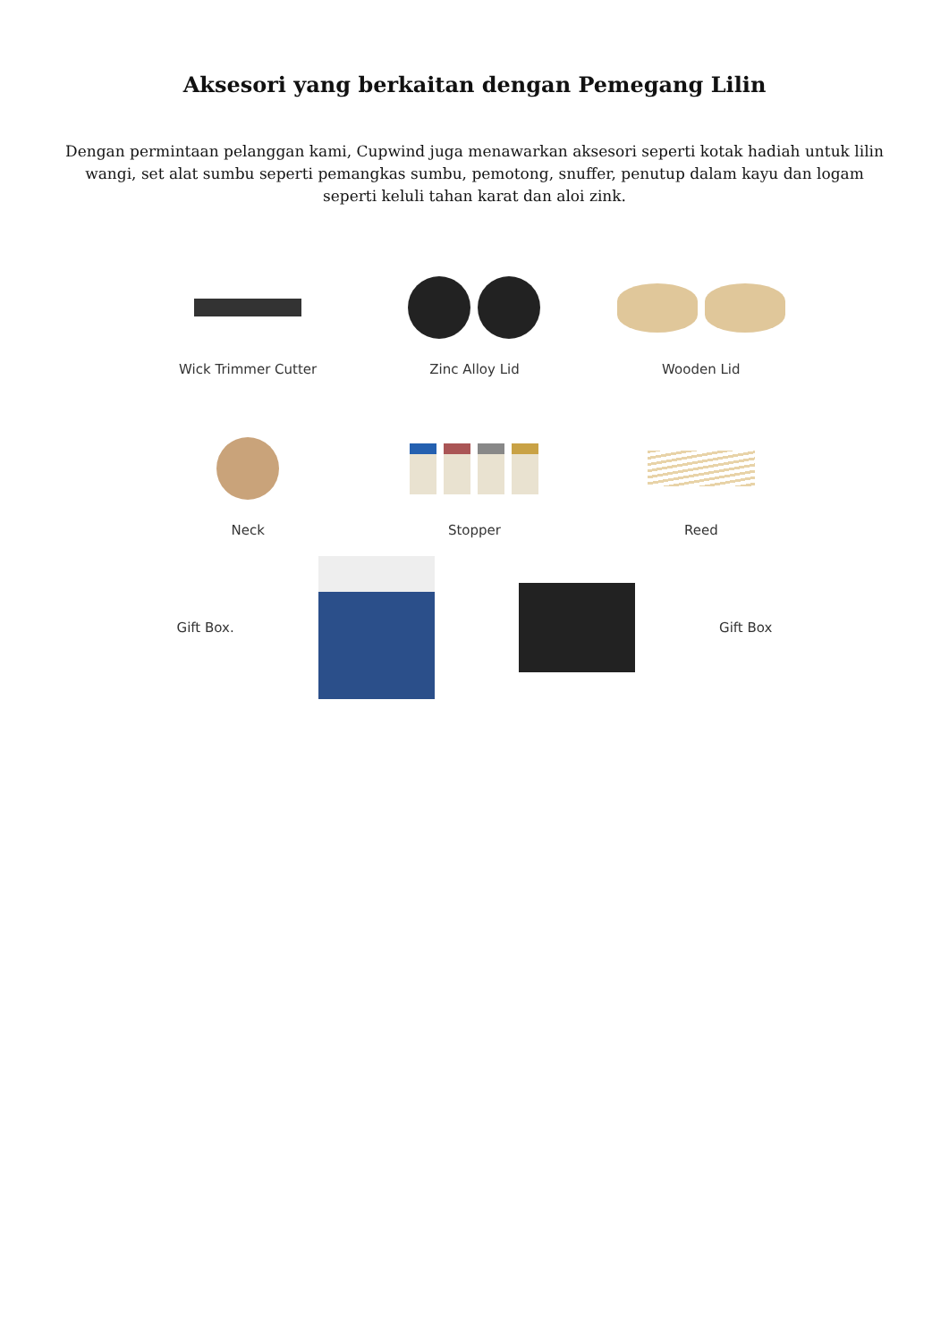Aksesori yang berkaitan dengan Pemegang Lilin
Dengan permintaan pelanggan kami, Cupwind juga menawarkan aksesori seperti kotak hadiah untuk lilin wangi, set alat sumbu seperti pemangkas sumbu, pemotong, snuffer, penutup dalam kayu dan logam seperti keluli tahan karat dan aloi zink.
Wick Trimmer Cutter
Zinc Alloy Lid
Wooden Lid
Neck
Stopper
Reed
Gift Box. Gift Box